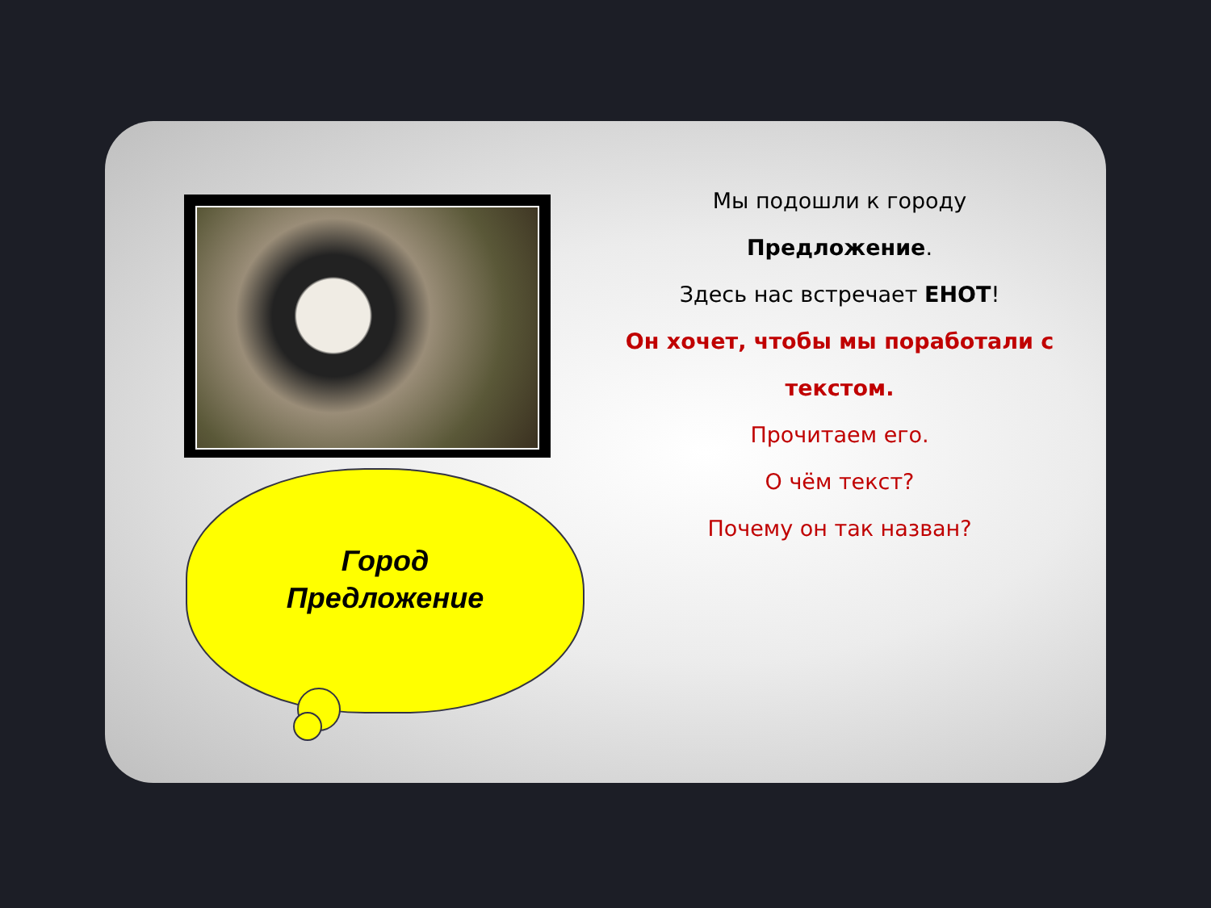Город
Предложение
Мы подошли к городу
Предложение.
Здесь нас встречает ЕНОТ!
Он хочет, чтобы мы поработали с текстом.
Прочитаем его.
О чём текст?
Почему он так назван?